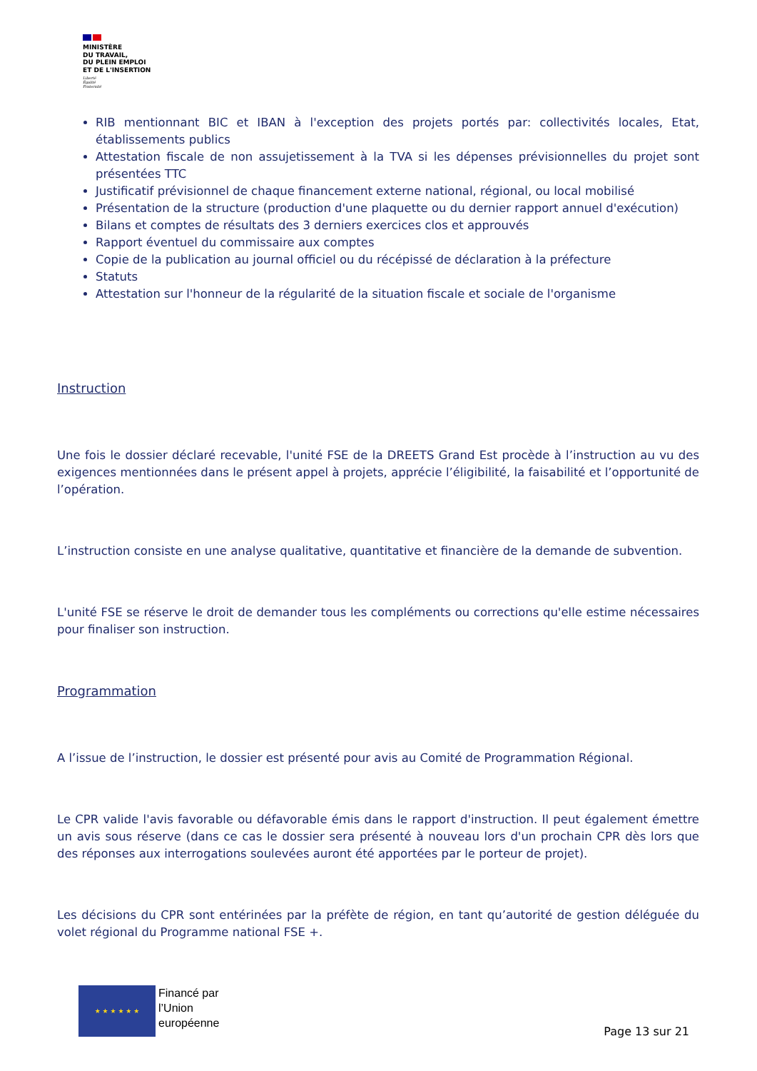MINISTÈRE
DU TRAVAIL,
DU PLEIN EMPLOI
ET DE L'INSERTION
Liberté
Égalité
Fraternité
RIB mentionnant BIC et IBAN à l'exception des projets portés par: collectivités locales, Etat, établissements publics
Attestation fiscale de non assujetissement à la TVA si les dépenses prévisionnelles du projet sont présentées TTC
Justificatif prévisionnel de chaque financement externe national, régional, ou local mobilisé
Présentation de la structure (production d'une plaquette ou du dernier rapport annuel d'exécution)
Bilans et comptes de résultats des 3 derniers exercices clos et approuvés
Rapport éventuel du commissaire aux comptes
Copie de la publication au journal officiel ou du récépissé de déclaration à la préfecture
Statuts
Attestation sur l'honneur de la régularité de la situation fiscale et sociale de l'organisme
Instruction
Une fois le dossier déclaré recevable, l'unité FSE de la DREETS Grand Est procède à l’instruction au vu des exigences mentionnées dans le présent appel à projets, apprécie l’éligibilité, la faisabilité et l’opportunité de l’opération.
L’instruction consiste en une analyse qualitative, quantitative et financière de la demande de subvention.
L'unité FSE se réserve le droit de demander tous les compléments ou corrections qu'elle estime nécessaires pour finaliser son instruction.
Programmation
A l’issue de l’instruction, le dossier est présenté pour avis au Comité de Programmation Régional.
Le CPR valide l'avis favorable ou défavorable émis dans le rapport d'instruction. Il peut également émettre un avis sous réserve (dans ce cas le dossier sera présenté à nouveau lors d'un prochain CPR dès lors que des réponses aux interrogations soulevées auront été apportées par le porteur de projet).
Les décisions du CPR sont entérinées par la préfète de région, en tant qu’autorité de gestion déléguée du volet régional du Programme national FSE +.
★ ★ ★ ★ ★ ★
Financé par
l’Union
européenne
Page 13 sur 21